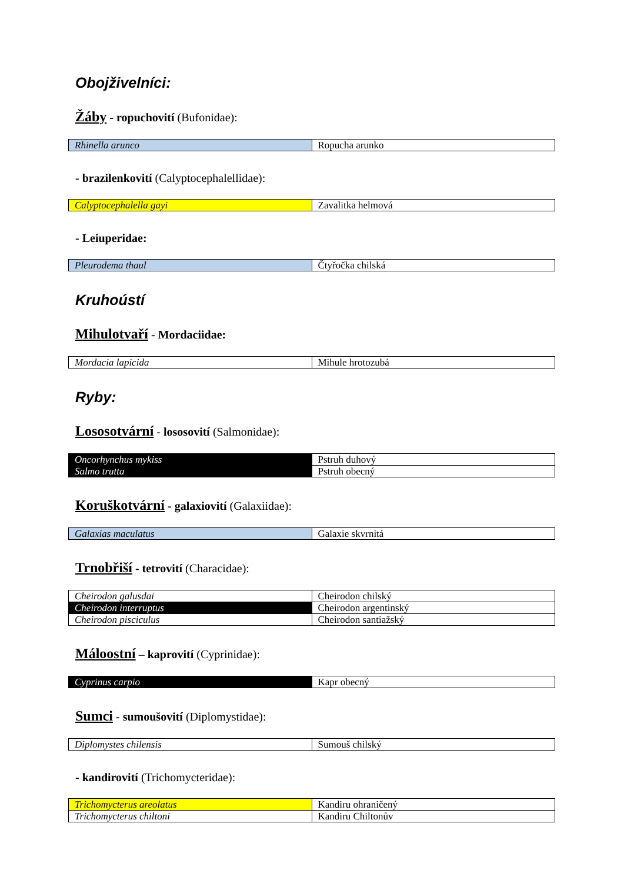Obojživelníci:
Žáby - ropuchovití (Bufonidae):
| Rhinella arunco | Ropucha arunko |
- brazilenkovití (Calyptocephalellidae):
| Calyptocephalella gayi | Zavalitka helmová |
- Leiuperidae:
| Pleurodema thaul | Čtyřočka chilská |
Kruhoústí
Mihulotvaří - Mordaciidae:
| Mordacia lapicida | Mihule hrotozubá |
Ryby:
Lososotvární - lososovití (Salmonidae):
| Oncorhynchus mykiss | Pstruh duhový |
| Salmo trutta | Pstruh obecný |
Koruškotvární - galaxiovití (Galaxiidae):
| Galaxias maculatus | Galaxie skvrnitá |
Trnobřiší - tetrovití (Characidae):
| Cheirodon galusdai | Cheirodon chilský |
| Cheirodon interruptus | Cheirodon argentinský |
| Cheirodon pisciculus | Cheirodon santiažský |
Máloostní – kaprovití (Cyprinidae):
| Cyprinus carpio | Kapr obecný |
Sumci - sumoušovití (Diplomystidae):
| Diplomystes chilensis | Sumouš chilský |
- kandirovití (Trichomycteridae):
| Trichomycterus areolatus | Kandiru ohraničený |
| Trichomycterus chiltoni | Kandiru Chiltonův |